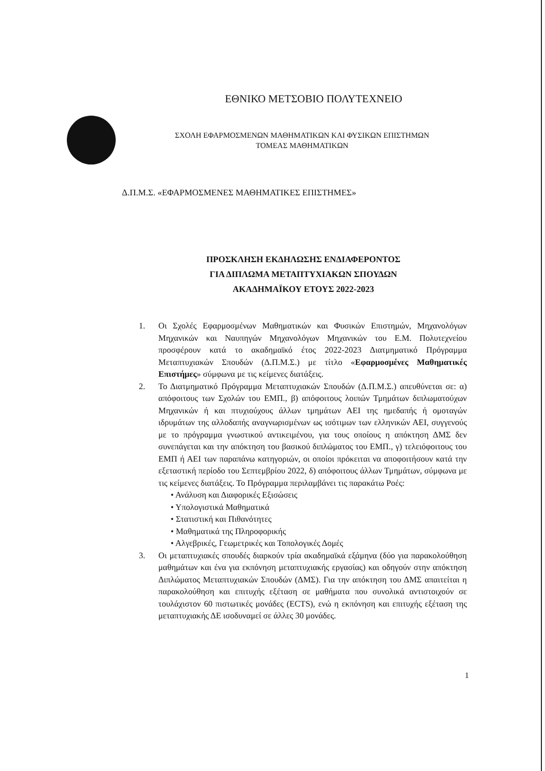ΕΘΝΙΚΟ ΜΕΤΣΟΒΙΟ ΠΟΛΥΤΕΧΝΕΙΟ
ΣΧΟΛΗ ΕΦΑΡΜΟΣΜΕΝΩΝ ΜΑΘΗΜΑΤΙΚΩΝ ΚΑΙ ΦΥΣΙΚΩΝ ΕΠΙΣΤΗΜΩΝ
ΤΟΜΕΑΣ ΜΑΘΗΜΑΤΙΚΩΝ
Δ.Π.Μ.Σ. «ΕΦΑΡΜΟΣΜΕΝΕΣ ΜΑΘΗΜΑΤΙΚΕΣ ΕΠΙΣΤΗΜΕΣ»
ΠΡΟΣΚΛΗΣΗ ΕΚΔΗΛΩΣΗΣ ΕΝΔΙΑΦΕΡΟΝΤΟΣ
ΓΙΑ ΔΙΠΛΩΜΑ ΜΕΤΑΠΤΥΧΙΑΚΩΝ ΣΠΟΥΔΩΝ
ΑΚΑΔΗΜΑΪΚΟΥ ΕΤΟΥΣ 2022-2023
1. Οι Σχολές Εφαρμοσμένων Μαθηματικών και Φυσικών Επιστημών, Μηχανολόγων Μηχανικών και Ναυπηγών Μηχανολόγων Μηχανικών του Ε.Μ. Πολυτεχνείου προσφέρουν κατά το ακαδημαϊκό έτος 2022-2023 Διατμηματικό Πρόγραμμα Μεταπτυχιακών Σπουδών (Δ.Π.Μ.Σ.) με τίτλο «Εφαρμοσμένες Μαθηματικές Επιστήμες» σύμφωνα με τις κείμενες διατάξεις.
2. Το Διατμηματικό Πρόγραμμα Μεταπτυχιακών Σπουδών (Δ.Π.Μ.Σ.) απευθύνεται σε: α) απόφοιτους των Σχολών του ΕΜΠ., β) απόφοιτους λοιπών Τμημάτων διπλωματούχων Μηχανικών ή και πτυχιούχους άλλων τμημάτων ΑΕΙ της ημεδαπής ή ομοταγών ιδρυμάτων της αλλοδαπής αναγνωρισμένων ως ισότιμων των ελληνικών ΑΕΙ, συγγενούς με το πρόγραμμα γνωστικού αντικειμένου, για τους οποίους η απόκτηση ΔΜΣ δεν συνεπάγεται και την απόκτηση του βασικού διπλώματος του ΕΜΠ., γ) τελειόφοιτους του ΕΜΠ ή ΑΕΙ των παραπάνω κατηγοριών, οι οποίοι πρόκειται να αποφοιτήσουν κατά την εξεταστική περίοδο του Σεπτεμβρίου 2022, δ) απόφοιτους άλλων Τμημάτων, σύμφωνα με τις κείμενες διατάξεις. Το Πρόγραμμα περιλαμβάνει τις παρακάτω Ροές:
• Ανάλυση και Διαφορικές Εξισώσεις
• Υπολογιστικά Μαθηματικά
• Στατιστική και Πιθανότητες
• Μαθηματικά της Πληροφορικής
• Αλγεβρικές, Γεωμετρικές και Τοπολογικές Δομές
3. Οι μεταπτυχιακές σπουδές διαρκούν τρία ακαδημαϊκά εξάμηνα (δύο για παρακολούθηση μαθημάτων και ένα για εκπόνηση μεταπτυχιακής εργασίας) και οδηγούν στην απόκτηση Διπλώματος Μεταπτυχιακών Σπουδών (ΔΜΣ). Για την απόκτηση του ΔΜΣ απαιτείται η παρακολούθηση και επιτυχής εξέταση σε μαθήματα που συνολικά αντιστοιχούν σε τουλάχιστον 60 πιστωτικές μονάδες (ECTS), ενώ η εκπόνηση και επιτυχής εξέταση της μεταπτυχιακής ΔΕ ισοδυναμεί σε άλλες 30 μονάδες.
1